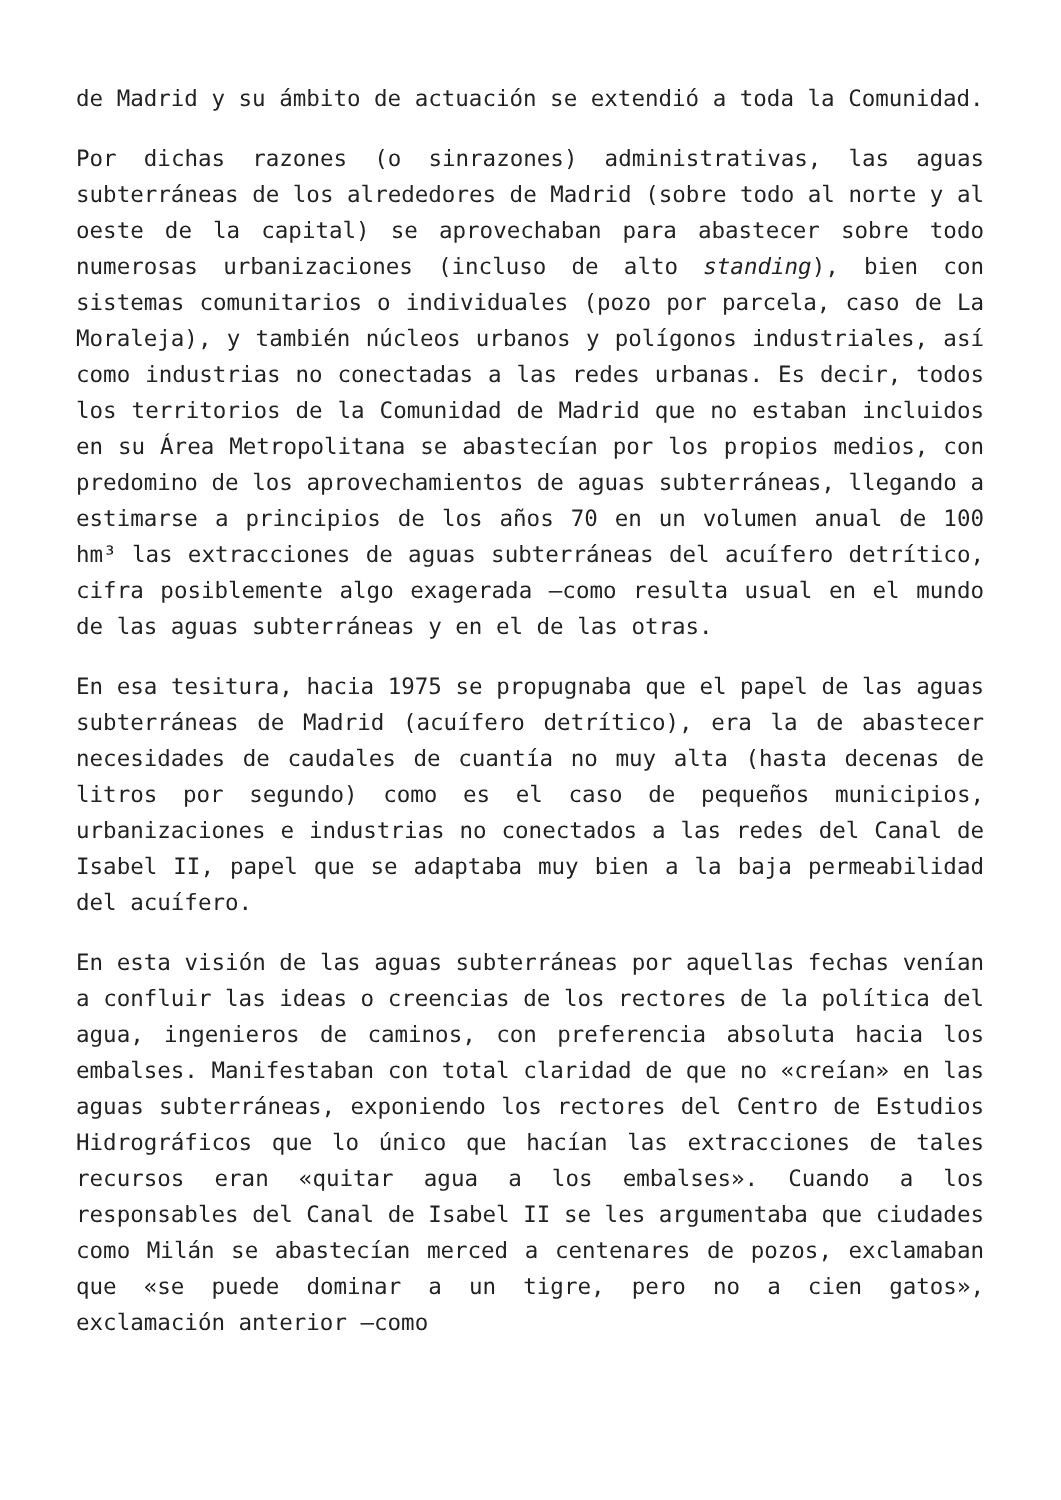de Madrid y su ámbito de actuación se extendió a toda la Comunidad.
Por dichas razones (o sinrazones) administrativas, las aguas subterráneas de los alrededores de Madrid (sobre todo al norte y al oeste de la capital) se aprovechaban para abastecer sobre todo numerosas urbanizaciones (incluso de alto standing), bien con sistemas comunitarios o individuales (pozo por parcela, caso de La Moraleja), y también núcleos urbanos y polígonos industriales, así como industrias no conectadas a las redes urbanas. Es decir, todos los territorios de la Comunidad de Madrid que no estaban incluidos en su Área Metropolitana se abastecían por los propios medios, con predomino de los aprovechamientos de aguas subterráneas, llegando a estimarse a principios de los años 70 en un volumen anual de 100 hm³ las extracciones de aguas subterráneas del acuífero detrítico, cifra posiblemente algo exagerada —como resulta usual en el mundo de las aguas subterráneas y en el de las otras.
En esa tesitura, hacia 1975 se propugnaba que el papel de las aguas subterráneas de Madrid (acuífero detrítico), era la de abastecer necesidades de caudales de cuantía no muy alta (hasta decenas de litros por segundo) como es el caso de pequeños municipios, urbanizaciones e industrias no conectados a las redes del Canal de Isabel II, papel que se adaptaba muy bien a la baja permeabilidad del acuífero.
En esta visión de las aguas subterráneas por aquellas fechas venían a confluir las ideas o creencias de los rectores de la política del agua, ingenieros de caminos, con preferencia absoluta hacia los embalses. Manifestaban con total claridad de que no «creían» en las aguas subterráneas, exponiendo los rectores del Centro de Estudios Hidrográficos que lo único que hacían las extracciones de tales recursos eran «quitar agua a los embalses». Cuando a los responsables del Canal de Isabel II se les argumentaba que ciudades como Milán se abastecían merced a centenares de pozos, exclamaban que «se puede dominar a un tigre, pero no a cien gatos», exclamación anterior —como